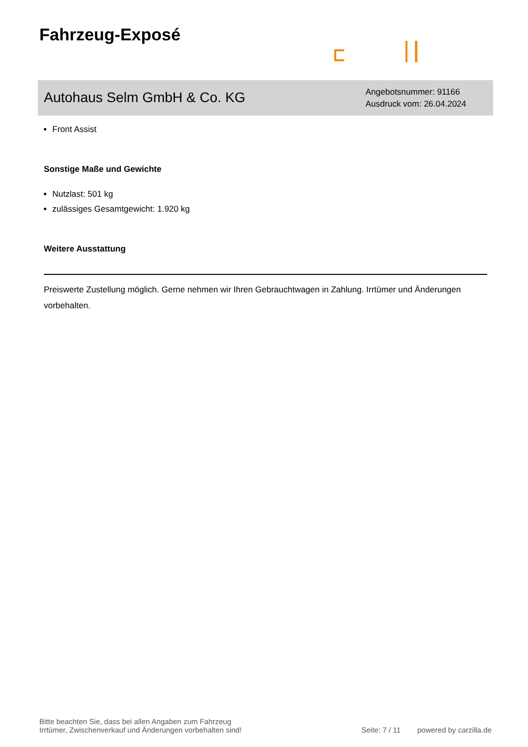Fahrzeug-Exposé
Autohaus Selm GmbH & Co. KG
Angebotsnummer: 91166
Ausdruck vom: 26.04.2024
Front Assist
Sonstige Maße und Gewichte
Nutzlast: 501 kg
zulässiges Gesamtgewicht: 1.920 kg
Weitere Ausstattung
Preiswerte Zustellung möglich. Gerne nehmen wir Ihren Gebrauchtwagen in Zahlung. Irrtümer und Änderungen vorbehalten.
Bitte beachten Sie, dass bei allen Angaben zum Fahrzeug
Irrtümer, Zwischenverkauf und Änderungen vorbehalten sind!
Seite: 7 / 11 powered by carzilla.de